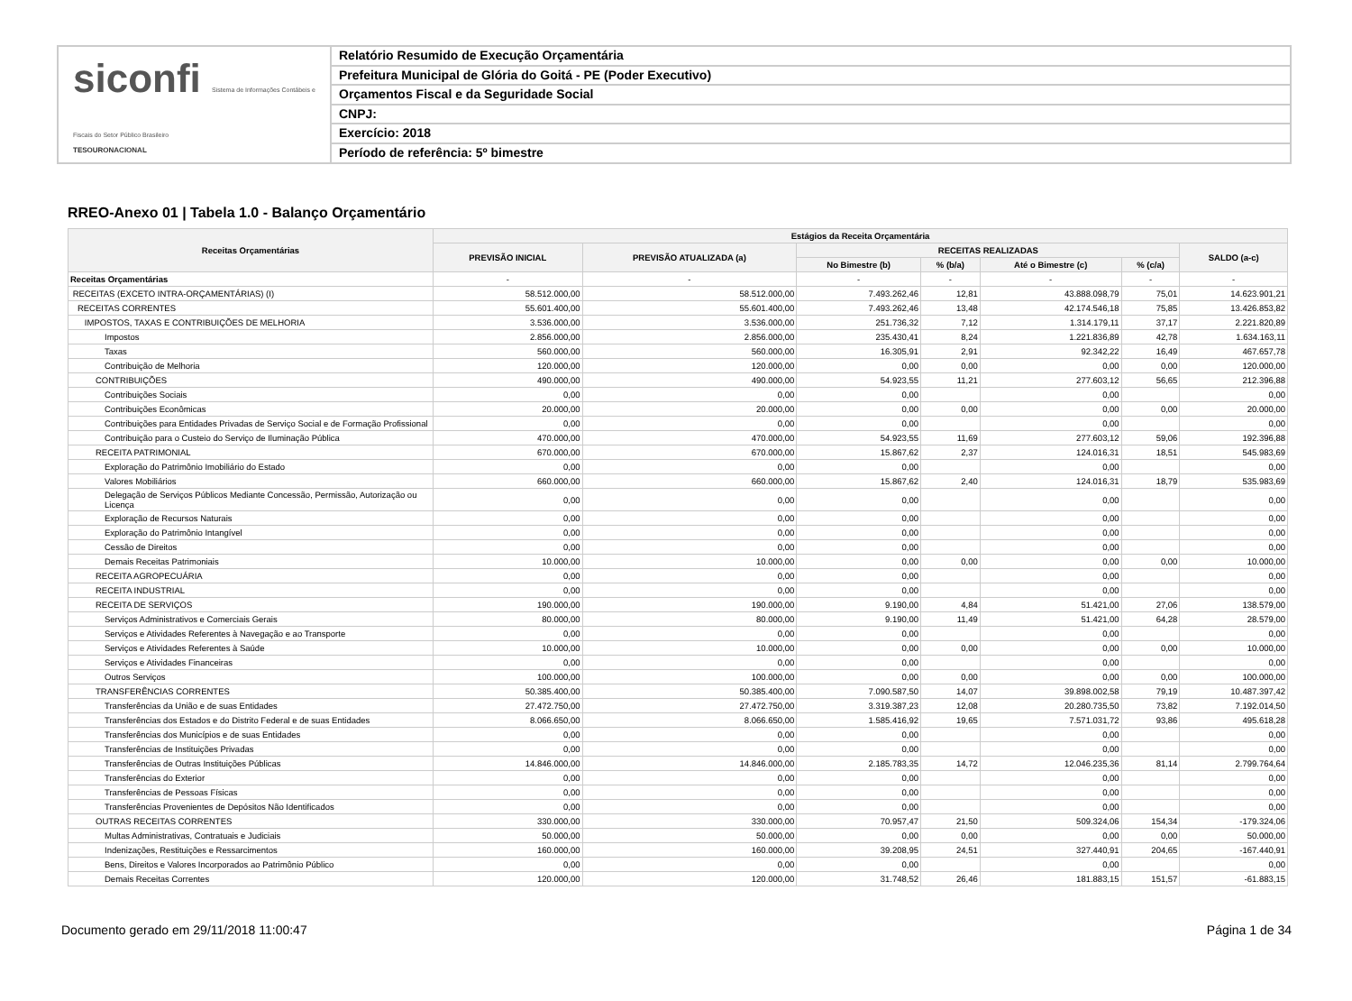siconfi Sistema de Informações Contábeis e Fiscais do Setor Público Brasileiro
TESOURONACIONAL
Relatório Resumido de Execução Orçamentária
Prefeitura Municipal de Glória do Goitá - PE (Poder Executivo)
Orçamentos Fiscal e da Seguridade Social
CNPJ:
Exercício: 2018
Período de referência: 5º bimestre
RREO-Anexo 01 | Tabela 1.0 - Balanço Orçamentário
| Receitas Orçamentárias | Estágios da Receita Orçamentária | | | | | | |
| --- | --- | --- | --- | --- | --- | --- | --- |
| | PREVISÃO INICIAL | PREVISÃO ATUALIZADA (a) | RECEITAS REALIZADAS | | | | SALDO (a-c) |
| | | | No Bimestre (b) | % (b/a) | Até o Bimestre (c) | % (c/a) | |
| Receitas Orçamentárias | - | - | - | - | - | - | - |
| RECEITAS (EXCETO INTRA-ORÇAMENTÁRIAS) (I) | 58.512.000,00 | 58.512.000,00 | 7.493.262,46 | 12,81 | 43.888.098,79 | 75,01 | 14.623.901,21 |
| RECEITAS CORRENTES | 55.601.400,00 | 55.601.400,00 | 7.493.262,46 | 13,48 | 42.174.546,18 | 75,85 | 13.426.853,82 |
| IMPOSTOS, TAXAS E CONTRIBUIÇÕES DE MELHORIA | 3.536.000,00 | 3.536.000,00 | 251.736,32 | 7,12 | 1.314.179,11 | 37,17 | 2.221.820,89 |
| Impostos | 2.856.000,00 | 2.856.000,00 | 235.430,41 | 8,24 | 1.221.836,89 | 42,78 | 1.634.163,11 |
| Taxas | 560.000,00 | 560.000,00 | 16.305,91 | 2,91 | 92.342,22 | 16,49 | 467.657,78 |
| Contribuição de Melhoria | 120.000,00 | 120.000,00 | 0,00 | 0,00 | 0,00 | 0,00 | 120.000,00 |
| CONTRIBUIÇÕES | 490.000,00 | 490.000,00 | 54.923,55 | 11,21 | 277.603,12 | 56,65 | 212.396,88 |
| Contribuições Sociais | 0,00 | 0,00 | 0,00 | | 0,00 | | 0,00 |
| Contribuições Econômicas | 20.000,00 | 20.000,00 | 0,00 | 0,00 | 0,00 | 0,00 | 20.000,00 |
| Contribuições para Entidades Privadas de Serviço Social e de Formação Profissional | 0,00 | 0,00 | 0,00 | | 0,00 | | 0,00 |
| Contribuição para o Custeio do Serviço de Iluminação Pública | 470.000,00 | 470.000,00 | 54.923,55 | 11,69 | 277.603,12 | 59,06 | 192.396,88 |
| RECEITA PATRIMONIAL | 670.000,00 | 670.000,00 | 15.867,62 | 2,37 | 124.016,31 | 18,51 | 545.983,69 |
| Exploração do Patrimônio Imobiliário do Estado | 0,00 | 0,00 | 0,00 | | 0,00 | | 0,00 |
| Valores Mobiliários | 660.000,00 | 660.000,00 | 15.867,62 | 2,40 | 124.016,31 | 18,79 | 535.983,69 |
| Delegação de Serviços Públicos Mediante Concessão, Permissão, Autorização ou Licença | 0,00 | 0,00 | 0,00 | | 0,00 | | 0,00 |
| Exploração de Recursos Naturais | 0,00 | 0,00 | 0,00 | | 0,00 | | 0,00 |
| Exploração do Patrimônio Intangível | 0,00 | 0,00 | 0,00 | | 0,00 | | 0,00 |
| Cessão de Direitos | 0,00 | 0,00 | 0,00 | | 0,00 | | 0,00 |
| Demais Receitas Patrimoniais | 10.000,00 | 10.000,00 | 0,00 | 0,00 | 0,00 | 0,00 | 10.000,00 |
| RECEITA AGROPECUÁRIA | 0,00 | 0,00 | 0,00 | | 0,00 | | 0,00 |
| RECEITA INDUSTRIAL | 0,00 | 0,00 | 0,00 | | 0,00 | | 0,00 |
| RECEITA DE SERVIÇOS | 190.000,00 | 190.000,00 | 9.190,00 | 4,84 | 51.421,00 | 27,06 | 138.579,00 |
| Serviços Administrativos e Comerciais Gerais | 80.000,00 | 80.000,00 | 9.190,00 | 11,49 | 51.421,00 | 64,28 | 28.579,00 |
| Serviços e Atividades Referentes à Navegação e ao Transporte | 0,00 | 0,00 | 0,00 | | 0,00 | | 0,00 |
| Serviços e Atividades Referentes à Saúde | 10.000,00 | 10.000,00 | 0,00 | 0,00 | 0,00 | 0,00 | 10.000,00 |
| Serviços e Atividades Financeiras | 0,00 | 0,00 | 0,00 | | 0,00 | | 0,00 |
| Outros Serviços | 100.000,00 | 100.000,00 | 0,00 | 0,00 | 0,00 | 0,00 | 100.000,00 |
| TRANSFERÊNCIAS CORRENTES | 50.385.400,00 | 50.385.400,00 | 7.090.587,50 | 14,07 | 39.898.002,58 | 79,19 | 10.487.397,42 |
| Transferências da União e de suas Entidades | 27.472.750,00 | 27.472.750,00 | 3.319.387,23 | 12,08 | 20.280.735,50 | 73,82 | 7.192.014,50 |
| Transferências dos Estados e do Distrito Federal e de suas Entidades | 8.066.650,00 | 8.066.650,00 | 1.585.416,92 | 19,65 | 7.571.031,72 | 93,86 | 495.618,28 |
| Transferências dos Municípios e de suas Entidades | 0,00 | 0,00 | 0,00 | | 0,00 | | 0,00 |
| Transferências de Instituições Privadas | 0,00 | 0,00 | 0,00 | | 0,00 | | 0,00 |
| Transferências de Outras Instituições Públicas | 14.846.000,00 | 14.846.000,00 | 2.185.783,35 | 14,72 | 12.046.235,36 | 81,14 | 2.799.764,64 |
| Transferências do Exterior | 0,00 | 0,00 | 0,00 | | 0,00 | | 0,00 |
| Transferências de Pessoas Físicas | 0,00 | 0,00 | 0,00 | | 0,00 | | 0,00 |
| Transferências Provenientes de Depósitos Não Identificados | 0,00 | 0,00 | 0,00 | | 0,00 | | 0,00 |
| OUTRAS RECEITAS CORRENTES | 330.000,00 | 330.000,00 | 70.957,47 | 21,50 | 509.324,06 | 154,34 | -179.324,06 |
| Multas Administrativas, Contratuais e Judiciais | 50.000,00 | 50.000,00 | 0,00 | 0,00 | 0,00 | 0,00 | 50.000,00 |
| Indenizações, Restituições e Ressarcimentos | 160.000,00 | 160.000,00 | 39.208,95 | 24,51 | 327.440,91 | 204,65 | -167.440,91 |
| Bens, Direitos e Valores Incorporados ao Patrimônio Público | 0,00 | 0,00 | 0,00 | | 0,00 | | 0,00 |
| Demais Receitas Correntes | 120.000,00 | 120.000,00 | 31.748,52 | 26,46 | 181.883,15 | 151,57 | -61.883,15 |
Documento gerado em 29/11/2018 11:00:47 Página 1 de 34